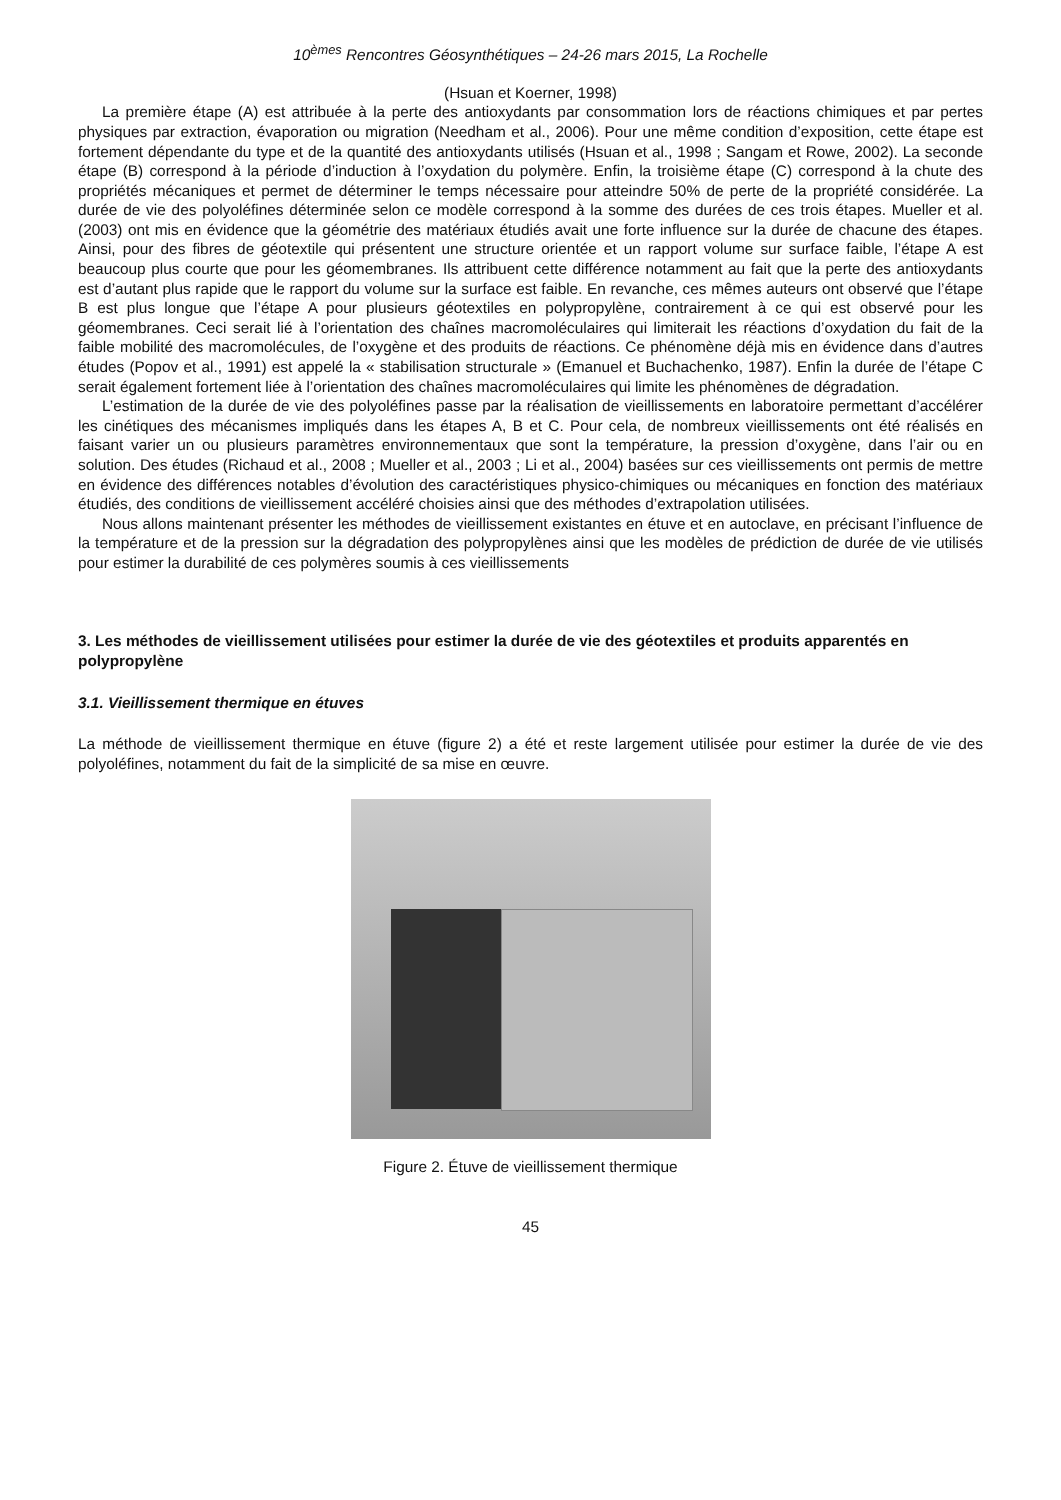10<sup>èmes</sup> Rencontres Géosynthétiques – 24-26 mars 2015, La Rochelle
(Hsuan et Koerner, 1998)
La première étape (A) est attribuée à la perte des antioxydants par consommation lors de réactions chimiques et par pertes physiques par extraction, évaporation ou migration (Needham et al., 2006). Pour une même condition d’exposition, cette étape est fortement dépendante du type et de la quantité des antioxydants utilisés (Hsuan et al., 1998 ; Sangam et Rowe, 2002). La seconde étape (B) correspond à la période d’induction à l’oxydation du polymère. Enfin, la troisième étape (C) correspond à la chute des propriétés mécaniques et permet de déterminer le temps nécessaire pour atteindre 50% de perte de la propriété considérée. La durée de vie des polyoléfines déterminée selon ce modèle correspond à la somme des durées de ces trois étapes. Mueller et al. (2003) ont mis en évidence que la géométrie des matériaux étudiés avait une forte influence sur la durée de chacune des étapes. Ainsi, pour des fibres de géotextile qui présentent une structure orientée et un rapport volume sur surface faible, l’étape A est beaucoup plus courte que pour les géomembranes. Ils attribuent cette différence notamment au fait que la perte des antioxydants est d’autant plus rapide que le rapport du volume sur la surface est faible. En revanche, ces mêmes auteurs ont observé que l’étape B est plus longue que l’étape A pour plusieurs géotextiles en polypropylène, contrairement à ce qui est observé pour les géomembranes. Ceci serait lié à l’orientation des chaînes macromoléculaires qui limiterait les réactions d’oxydation du fait de la faible mobilité des macromolécules, de l’oxygène et des produits de réactions. Ce phénomène déjà mis en évidence dans d’autres études (Popov et al., 1991) est appelé la « stabilisation structurale » (Emanuel et Buchachenko, 1987). Enfin la durée de l’étape C serait également fortement liée à l’orientation des chaînes macromoléculaires qui limite les phénomènes de dégradation.
L’estimation de la durée de vie des polyoléfines passe par la réalisation de vieillissements en laboratoire permettant d’accélérer les cinétiques des mécanismes impliqués dans les étapes A, B et C. Pour cela, de nombreux vieillissements ont été réalisés en faisant varier un ou plusieurs paramètres environnementaux que sont la température, la pression d’oxygène, dans l’air ou en solution. Des études (Richaud et al., 2008 ; Mueller et al., 2003 ; Li et al., 2004) basées sur ces vieillissements ont permis de mettre en évidence des différences notables d’évolution des caractéristiques physico-chimiques ou mécaniques en fonction des matériaux étudiés, des conditions de vieillissement accéléré choisies ainsi que des méthodes d’extrapolation utilisées.
Nous allons maintenant présenter les méthodes de vieillissement existantes en étuve et en autoclave, en précisant l’influence de la température et de la pression sur la dégradation des polypropylènes ainsi que les modèles de prédiction de durée de vie utilisés pour estimer la durabilité de ces polymères soumis à ces vieillissements
3. Les méthodes de vieillissement utilisées pour estimer la durée de vie des géotextiles et produits apparentés en polypropylène
3.1. Vieillissement thermique en étuves
La méthode de vieillissement thermique en étuve (figure 2) a été et reste largement utilisée pour estimer la durée de vie des polyoléfines, notamment du fait de la simplicité de sa mise en œuvre.
Figure 2. Étuve de vieillissement thermique
45